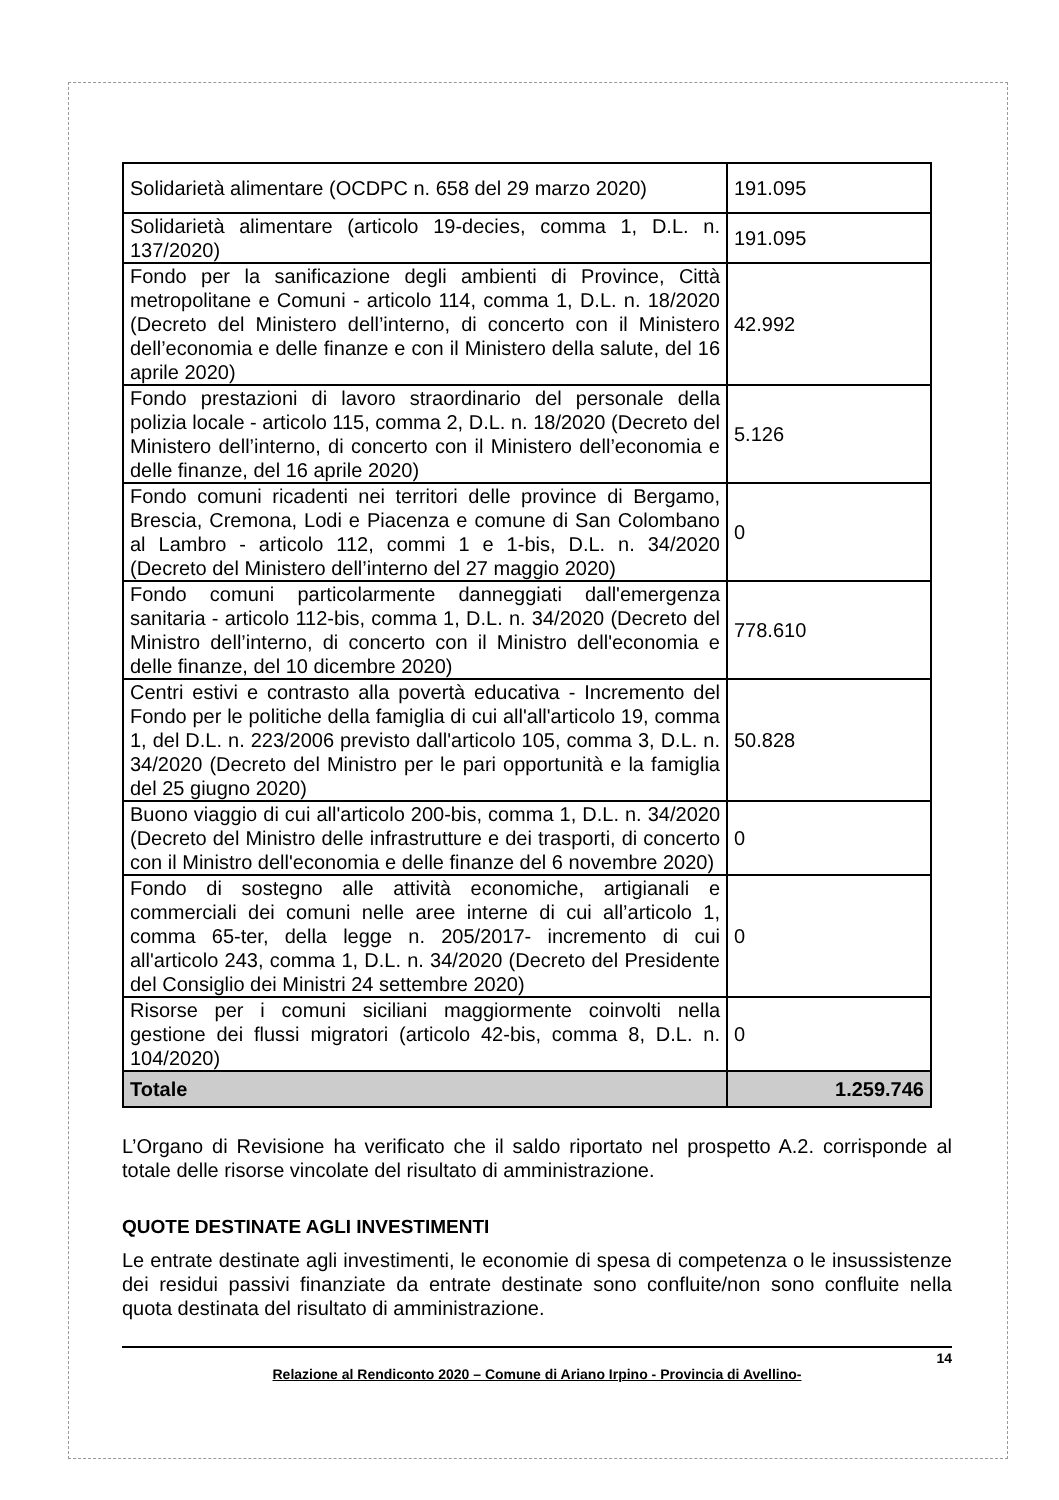| Solidarietà alimentare (OCDPC n. 658 del 29 marzo 2020) | 191.095 |
| Solidarietà alimentare (articolo 19-decies, comma 1, D.L. n. 137/2020) | 191.095 |
| Fondo per la sanificazione degli ambienti di Province, Città metropolitane e Comuni - articolo 114, comma 1, D.L. n. 18/2020 (Decreto del Ministero dell’interno, di concerto con il Ministero dell’economia e delle finanze e con il Ministero della salute, del 16 aprile 2020) | 42.992 |
| Fondo prestazioni di lavoro straordinario del personale della polizia locale - articolo 115, comma 2, D.L. n. 18/2020 (Decreto del Ministero dell’interno, di concerto con il Ministero dell’economia e delle finanze, del 16 aprile 2020) | 5.126 |
| Fondo comuni ricadenti nei territori delle province di Bergamo, Brescia, Cremona, Lodi e Piacenza e comune di San Colombano al Lambro - articolo 112, commi 1 e 1-bis, D.L. n. 34/2020 (Decreto del Ministero dell’interno del 27 maggio 2020) | 0 |
| Fondo comuni particolarmente danneggiati dall'emergenza sanitaria - articolo 112-bis, comma 1, D.L. n. 34/2020 (Decreto del Ministro dell’interno, di concerto con il Ministro dell'economia e delle finanze, del 10 dicembre 2020) | 778.610 |
| Centri estivi e contrasto alla povertà educativa - Incremento del Fondo per le politiche della famiglia di cui all'all'articolo 19, comma 1, del D.L. n. 223/2006 previsto dall'articolo 105, comma 3, D.L. n. 34/2020 (Decreto del Ministro per le pari opportunità e la famiglia del 25 giugno 2020) | 50.828 |
| Buono viaggio di cui all'articolo 200-bis, comma 1, D.L. n. 34/2020 (Decreto del Ministro delle infrastrutture e dei trasporti, di concerto con il Ministro dell'economia e delle finanze del 6 novembre 2020) | 0 |
| Fondo di sostegno alle attività economiche, artigianali e commerciali dei comuni nelle aree interne di cui all’articolo 1, comma 65-ter, della legge n. 205/2017- incremento di cui all'articolo 243, comma 1, D.L. n. 34/2020 (Decreto del Presidente del Consiglio dei Ministri 24 settembre 2020) | 0 |
| Risorse per i comuni siciliani maggiormente coinvolti nella gestione dei flussi migratori (articolo 42-bis, comma 8, D.L. n. 104/2020) | 0 |
| Totale | 1.259.746 |
L’Organo di Revisione ha verificato che il saldo riportato nel prospetto A.2. corrisponde al totale delle risorse vincolate del risultato di amministrazione.
QUOTE DESTINATE AGLI INVESTIMENTI
Le entrate destinate agli investimenti, le economie di spesa di competenza o le insussistenze dei residui passivi finanziate da entrate destinate sono confluite/non sono confluite nella quota destinata del risultato di amministrazione.
14
Relazione al Rendiconto 2020 – Comune di Ariano Irpino - Provincia di Avellino-